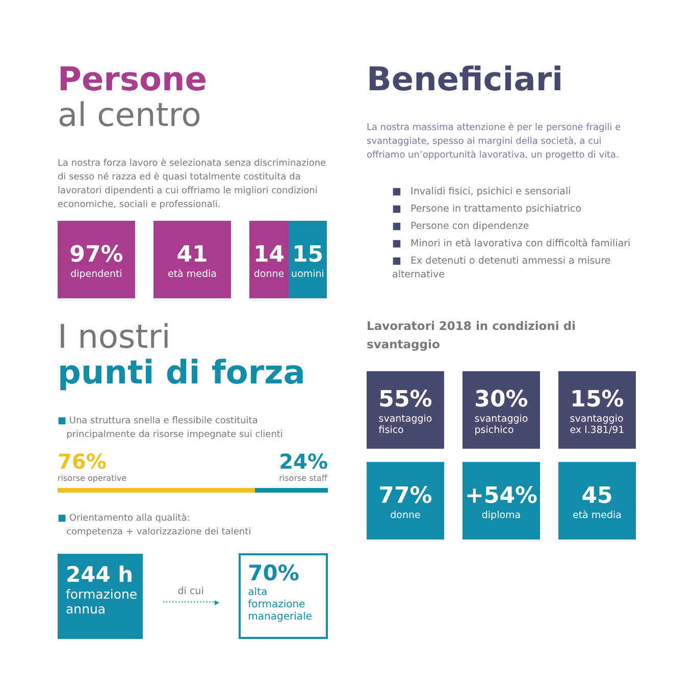Persone
al centro
La nostra forza lavoro è selezionata senza discriminazione di sesso né razza ed è quasi totalmente costituita da lavoratori dipendenti a cui offriamo le migliori condizioni economiche, sociali e professionali.
97%
dipendenti
41
età media
14
donne
15
uomini
I nostri
punti di forza
■ Una struttura snella e flessibile costituita
principalmente da risorse impegnate sui clienti
76%
risorse operative
24%
risorse staff
■ Orientamento alla qualità:
competenza + valorizzazione dei talenti
244 h
formazione annua
di cui
·················▸
70%
alta formazione manageriale
Beneficiari
La nostra massima attenzione è per le persone fragili e svantaggiate, spesso ai margini della società, a cui offriamo un’opportunità lavorativa, un progetto di vita.
■ Invalidi fisici, psichici e sensoriali
■ Persone in trattamento psichiatrico
■ Persone con dipendenze
■ Minori in età lavorativa con difficoltà familiari
■ Ex detenuti o detenuti ammessi a misure alternative
Lavoratori 2018 in condizioni di svantaggio
55%
svantaggio
fisico
30%
svantaggio
psichico
15%
svantaggio
ex l.381/91
77%
donne
+54%
diploma
45
età media